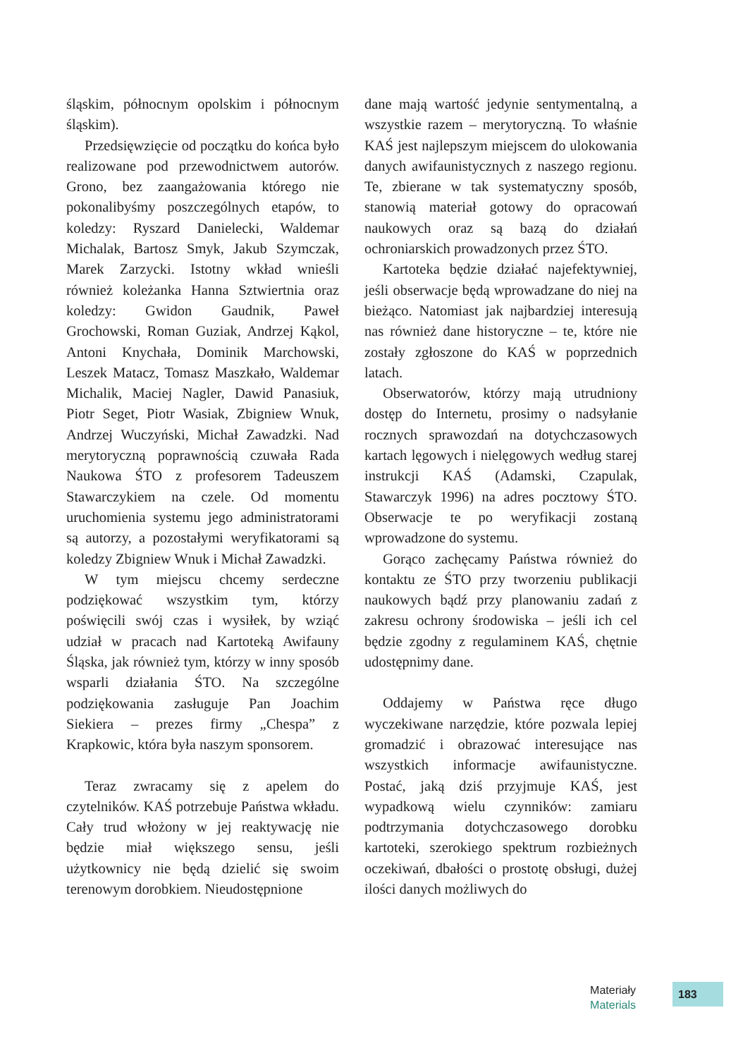śląskim, północnym opolskim i północnym śląskim).
Przedsięwzięcie od początku do końca było realizowane pod przewodnictwem autorów. Grono, bez zaangażowania którego nie pokonalibyśmy poszczególnych etapów, to koledzy: Ryszard Danielecki, Waldemar Michalak, Bartosz Smyk, Jakub Szymczak, Marek Zarzycki. Istotny wkład wnieśli również koleżanka Hanna Sztwiertnia oraz koledzy: Gwidon Gaudnik, Paweł Grochowski, Roman Guziak, Andrzej Kąkol, Antoni Knychała, Dominik Marchowski, Leszek Matacz, Tomasz Maszkało, Waldemar Michalik, Maciej Nagler, Dawid Panasiuk, Piotr Seget, Piotr Wasiak, Zbigniew Wnuk, Andrzej Wuczyński, Michał Zawadzki. Nad merytoryczną poprawnością czuwała Rada Naukowa ŚTO z profesorem Tadeuszem Stawarczykiem na czele. Od momentu uruchomienia systemu jego administratorami są autorzy, a pozostałymi weryfikatorami są koledzy Zbigniew Wnuk i Michał Zawadzki.
W tym miejscu chcemy serdeczne podziękować wszystkim tym, którzy poświęcili swój czas i wysiłek, by wziąć udział w pracach nad Kartoteką Awifauny Śląska, jak również tym, którzy w inny sposób wsparli działania ŚTO. Na szczególne podziękowania zasługuje Pan Joachim Siekiera – prezes firmy „Chespa” z Krapkowic, która była naszym sponsorem.
Teraz zwracamy się z apelem do czytelników. KAŚ potrzebuje Państwa wkładu. Cały trud włożony w jej reaktywację nie będzie miał większego sensu, jeśli użytkownicy nie będą dzielić się swoim terenowym dorobkiem. Nieudostępnione
dane mają wartość jedynie sentymentalną, a wszystkie razem – merytoryczną. To właśnie KAŚ jest najlepszym miejscem do ulokowania danych awifaunistycznych z naszego regionu. Te, zbierane w tak systematyczny sposób, stanowią materiał gotowy do opracowań naukowych oraz są bazą do działań ochroniarskich prowadzonych przez ŚTO.
Kartoteka będzie działać najefektywniej, jeśli obserwacje będą wprowadzane do niej na bieżąco. Natomiast jak najbardziej interesują nas również dane historyczne – te, które nie zostały zgłoszone do KAŚ w poprzednich latach.
Obserwatorów, którzy mają utrudniony dostęp do Internetu, prosimy o nadsyłanie rocznych sprawozdań na dotychczasowych kartach lęgowych i nielęgowych według starej instrukcji KAŚ (Adamski, Czapulak, Stawarczyk 1996) na adres pocztowy ŚTO. Obserwacje te po weryfikacji zostaną wprowadzone do systemu.
Gorąco zachęcamy Państwa również do kontaktu ze ŚTO przy tworzeniu publikacji naukowych bądź przy planowaniu zadań z zakresu ochrony środowiska – jeśli ich cel będzie zgodny z regulaminem KAŚ, chętnie udostępnimy dane.
Oddajemy w Państwa ręce długo wyczekiwane narzędzie, które pozwala lepiej gromadzić i obrazować interesujące nas wszystkich informacje awifaunistyczne. Postać, jaką dziś przyjmuje KAŚ, jest wypadkową wielu czynników: zamiaru podtrzymania dotychczasowego dorobku kartoteki, szerokiego spektrum rozbieżnych oczekiwań, dbałości o prostotę obsługi, dużej ilości danych możliwych do
Materiały
Materials
183